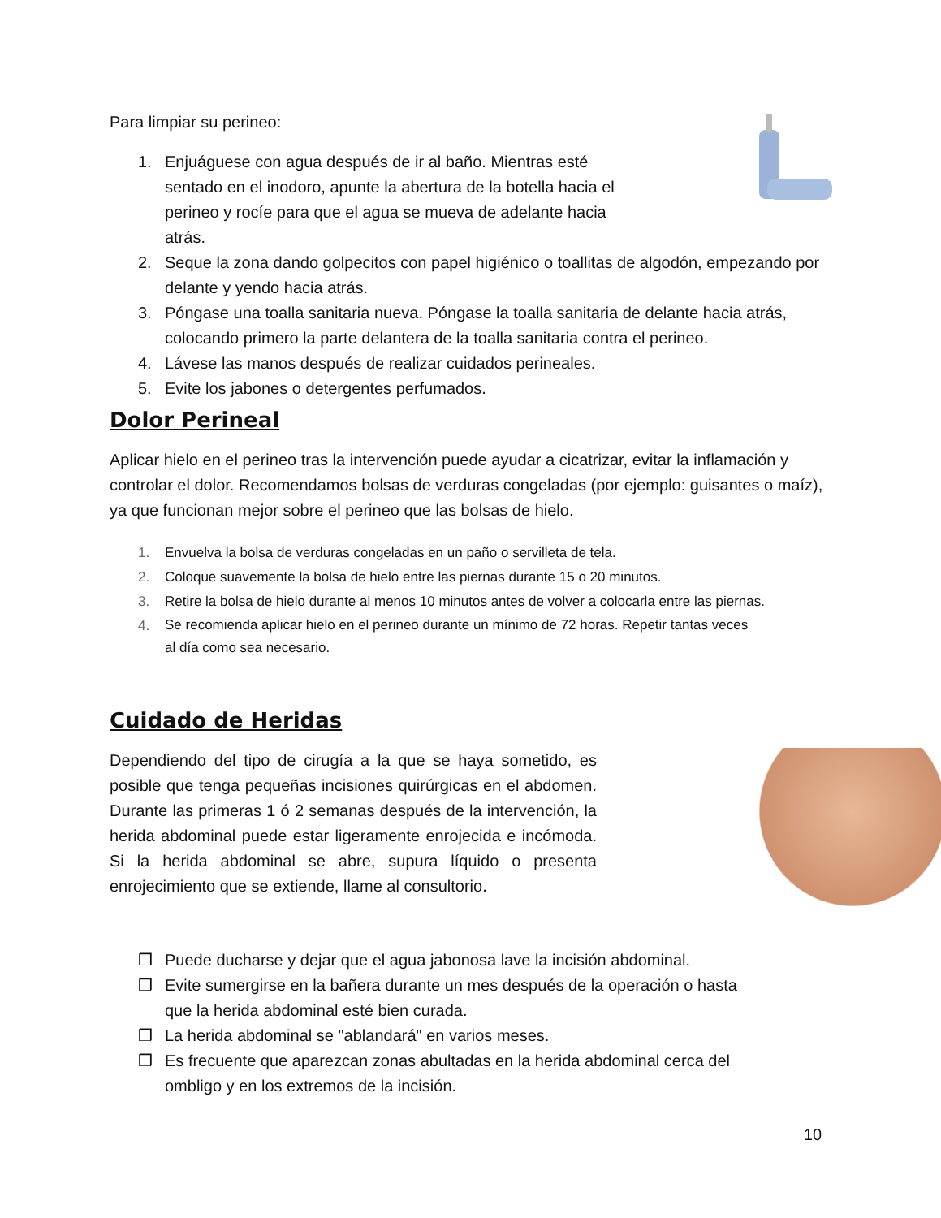Para limpiar su perineo:
1. Enjuáguese con agua después de ir al baño. Mientras esté sentado en el inodoro, apunte la abertura de la botella hacia el perineo y rocíe para que el agua se mueva de adelante hacia atrás.
2. Seque la zona dando golpecitos con papel higiénico o toallitas de algodón, empezando por delante y yendo hacia atrás.
3. Póngase una toalla sanitaria nueva. Póngase la toalla sanitaria de delante hacia atrás, colocando primero la parte delantera de la toalla sanitaria contra el perineo.
4. Lávese las manos después de realizar cuidados perineales.
5. Evite los jabones o detergentes perfumados.
Dolor Perineal
Aplicar hielo en el perineo tras la intervención puede ayudar a cicatrizar, evitar la inflamación y controlar el dolor. Recomendamos bolsas de verduras congeladas (por ejemplo: guisantes o maíz), ya que funcionan mejor sobre el perineo que las bolsas de hielo.
1. Envuelva la bolsa de verduras congeladas en un paño o servilleta de tela.
2. Coloque suavemente la bolsa de hielo entre las piernas durante 15 o 20 minutos.
3. Retire la bolsa de hielo durante al menos 10 minutos antes de volver a colocarla entre las piernas.
4. Se recomienda aplicar hielo en el perineo durante un mínimo de 72 horas. Repetir tantas veces al día como sea necesario.
Cuidado de Heridas
Dependiendo del tipo de cirugía a la que se haya sometido, es posible que tenga pequeñas incisiones quirúrgicas en el abdomen. Durante las primeras 1 ó 2 semanas después de la intervención, la herida abdominal puede estar ligeramente enrojecida e incómoda. Si la herida abdominal se abre, supura líquido o presenta enrojecimiento que se extiende, llame al consultorio.
❒ Puede ducharse y dejar que el agua jabonosa lave la incisión abdominal.
❒ Evite sumergirse en la bañera durante un mes después de la operación o hasta que la herida abdominal esté bien curada.
❒ La herida abdominal se "ablandará" en varios meses.
❒ Es frecuente que aparezcan zonas abultadas en la herida abdominal cerca del ombligo y en los extremos de la incisión.
10